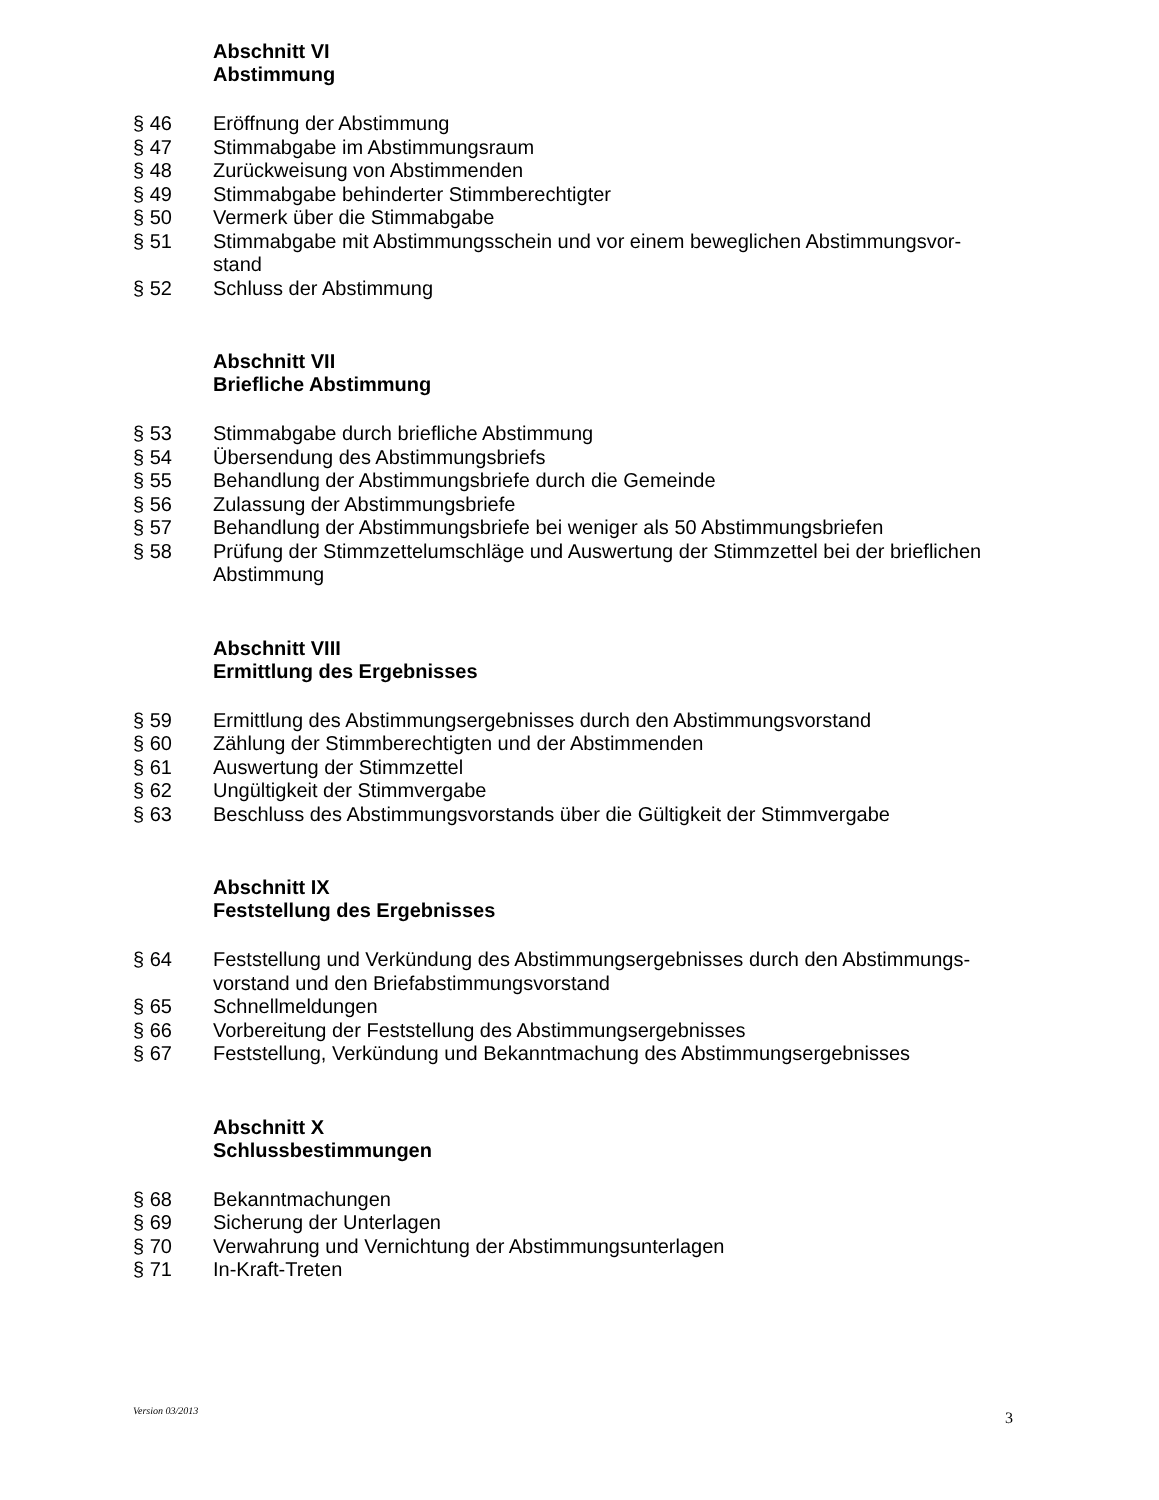Abschnitt VI
Abstimmung
§ 46 Eröffnung der Abstimmung
§ 47 Stimmabgabe im Abstimmungsraum
§ 48 Zurückweisung von Abstimmenden
§ 49 Stimmabgabe behinderter Stimmberechtigter
§ 50 Vermerk über die Stimmabgabe
§ 51 Stimmabgabe mit Abstimmungsschein und vor einem beweglichen Abstimmungsvor-
stand
§ 52 Schluss der Abstimmung
Abschnitt VII
Briefliche Abstimmung
§ 53 Stimmabgabe durch briefliche Abstimmung
§ 54 Übersendung des Abstimmungsbriefs
§ 55 Behandlung der Abstimmungsbriefe durch die Gemeinde
§ 56 Zulassung der Abstimmungsbriefe
§ 57 Behandlung der Abstimmungsbriefe bei weniger als 50 Abstimmungsbriefen
§ 58 Prüfung der Stimmzettelumschläge und Auswertung der Stimmzettel bei der brieflichen Abstimmung
Abschnitt VIII
Ermittlung des Ergebnisses
§ 59 Ermittlung des Abstimmungsergebnisses durch den Abstimmungsvorstand
§ 60 Zählung der Stimmberechtigten und der Abstimmenden
§ 61 Auswertung der Stimmzettel
§ 62 Ungültigkeit der Stimmvergabe
§ 63 Beschluss des Abstimmungsvorstands über die Gültigkeit der Stimmvergabe
Abschnitt IX
Feststellung des Ergebnisses
§ 64 Feststellung und Verkündung des Abstimmungsergebnisses durch den Abstimmungs-
vorstand und den Briefabstimmungsvorstand
§ 65 Schnellmeldungen
§ 66 Vorbereitung der Feststellung des Abstimmungsergebnisses
§ 67 Feststellung, Verkündung und Bekanntmachung des Abstimmungsergebnisses
Abschnitt X
Schlussbestimmungen
§ 68 Bekanntmachungen
§ 69 Sicherung der Unterlagen
§ 70 Verwahrung und Vernichtung der Abstimmungsunterlagen
§ 71 In-Kraft-Treten
Version 03/2013 3